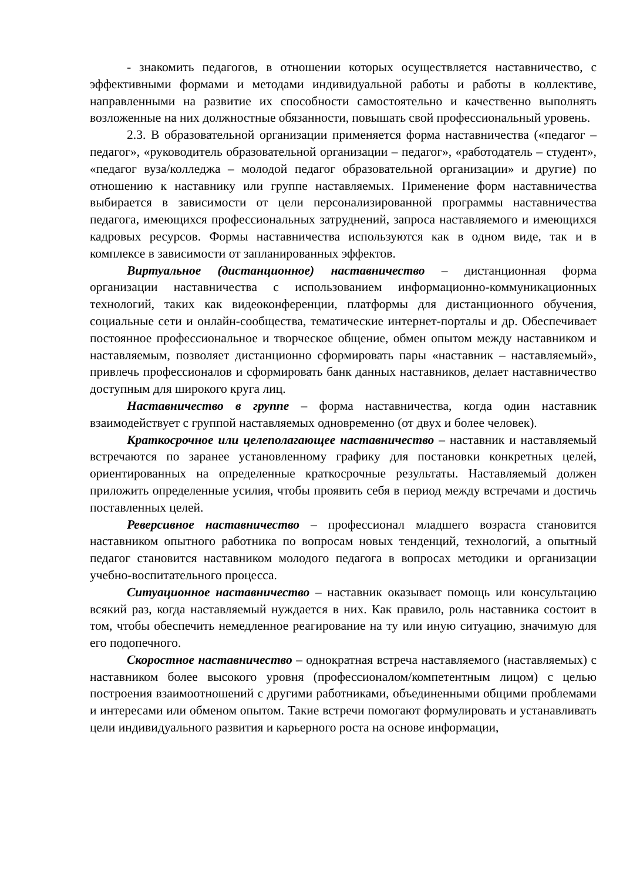- знакомить педагогов, в отношении которых осуществляется наставничество, с эффективными формами и методами индивидуальной работы и работы в коллективе, направленными на развитие их способности самостоятельно и качественно выполнять возложенные на них должностные обязанности, повышать свой профессиональный уровень.
2.3. В образовательной организации применяется форма наставничества («педагог – педагог», «руководитель образовательной организации – педагог», «работодатель – студент», «педагог вуза/колледжа – молодой педагог образовательной организации» и другие) по отношению к наставнику или группе наставляемых. Применение форм наставничества выбирается в зависимости от цели персонализированной программы наставничества педагога, имеющихся профессиональных затруднений, запроса наставляемого и имеющихся кадровых ресурсов. Формы наставничества используются как в одном виде, так и в комплексе в зависимости от запланированных эффектов.
Виртуальное (дистанционное) наставничество – дистанционная форма организации наставничества с использованием информационно-коммуникационных технологий, таких как видеоконференции, платформы для дистанционного обучения, социальные сети и онлайн-сообщества, тематические интернет-порталы и др. Обеспечивает постоянное профессиональное и творческое общение, обмен опытом между наставником и наставляемым, позволяет дистанционно сформировать пары «наставник – наставляемый», привлечь профессионалов и сформировать банк данных наставников, делает наставничество доступным для широкого круга лиц.
Наставничество в группе – форма наставничества, когда один наставник взаимодействует с группой наставляемых одновременно (от двух и более человек).
Краткосрочное или целеполагающее наставничество – наставник и наставляемый встречаются по заранее установленному графику для постановки конкретных целей, ориентированных на определенные краткосрочные результаты. Наставляемый должен приложить определенные усилия, чтобы проявить себя в период между встречами и достичь поставленных целей.
Реверсивное наставничество – профессионал младшего возраста становится наставником опытного работника по вопросам новых тенденций, технологий, а опытный педагог становится наставником молодого педагога в вопросах методики и организации учебно-воспитательного процесса.
Ситуационное наставничество – наставник оказывает помощь или консультацию всякий раз, когда наставляемый нуждается в них. Как правило, роль наставника состоит в том, чтобы обеспечить немедленное реагирование на ту или иную ситуацию, значимую для его подопечного.
Скоростное наставничество – однократная встреча наставляемого (наставляемых) с наставником более высокого уровня (профессионалом/компетентным лицом) с целью построения взаимоотношений с другими работниками, объединенными общими проблемами и интересами или обменом опытом. Такие встречи помогают формулировать и устанавливать цели индивидуального развития и карьерного роста на основе информации,